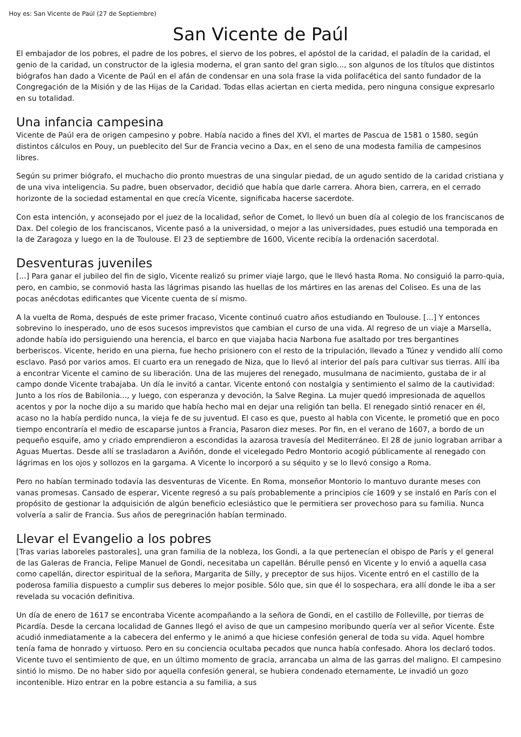Hoy es: San Vicente de Paúl (27 de Septiembre)
San Vicente de Paúl
El embajador de los pobres, el padre de los pobres, el siervo de los pobres, el apóstol de la caridad, el paladín de la caridad, el genio de la caridad, un constructor de la iglesia moderna, el gran santo del gran siglo..., son algunos de los títulos que distintos biógrafos han dado a Vicente de Paúl en el afán de condensar en una sola frase la vida polifacética del santo fundador de la Congregación de la Misión y de las Hijas de la Caridad. Todas ellas aciertan en cierta medida, pero ninguna consigue expresarlo en su totalidad.
Una infancia campesina
Vicente de Paúl era de origen campesino y pobre. Había nacido a fines del XVI, el martes de Pascua de 1581 o 1580, según distintos cálculos en Pouy, un pueblecito del Sur de Francia vecino a Dax, en el seno de una modesta familia de campesinos libres.
Según su primer biógrafo, el muchacho dio pronto muestras de una singular piedad, de un agudo sentido de la caridad cristiana y de una viva inteligencia. Su padre, buen observador, decidió que había que darle carrera. Ahora bien, carrera, en el cerrado horizonte de la sociedad estamental en que crecía Vicente, significaba hacerse sacerdote.
Con esta intención, y aconsejado por el juez de la localidad, señor de Comet, lo llevó un buen día al colegio de los franciscanos de Dax. Del colegio de los franciscanos, Vicente pasó a la universidad, o mejor a las universidades, pues estudió una temporada en la de Zaragoza y luego en la de Toulouse. El 23 de septiembre de 1600, Vicente recibía la ordenación sacerdotal.
Desventuras juveniles
[...] Para ganar el jubileo del fin de siglo, Vicente realizó su primer viaje largo, que le llevó hasta Roma. No consiguió la parro-quia, pero, en cambio, se conmovió hasta las lágrimas pisando las huellas de los mártires en las arenas del Coliseo. Es una de las pocas anécdotas edificantes que Vicente cuenta de sí mismo.
A la vuelta de Roma, después de este primer fracaso, Vicente continuó cuatro años estudiando en Toulouse. [...] Y entonces sobrevino lo inesperado, uno de esos sucesos imprevistos que cambian el curso de una vida. Al regreso de un viaje a Marsella, adonde había ido persiguiendo una herencia, el barco en que viajaba hacia Narbona fue asaltado por tres bergantines berberiscos. Vicente, herido en una pierna, fue hecho prisionero con el resto de la tripulación, llevado a Túnez y vendido allí como esclavo. Pasó por varios amos. El cuarto era un renegado de Niza, que lo llevó al interior del país para cultivar sus tierras. Allí iba a encontrar Vicente el camino de su liberación. Una de las mujeres del renegado, musulmana de nacimiento, gustaba de ir al campo donde Vicente trabajaba. Un día le invitó a cantar. Vicente entonó con nostalgia y sentimiento el salmo de la cautividad: Junto a los ríos de Babilonia..., y luego, con esperanza y devoción, la Salve Regina. La mujer quedó impresionada de aquellos acentos y por la noche dijo a su marido que había hecho mal en dejar una religión tan bella. El renegado sintió renacer en él, acaso no la había perdido nunca, la vieja fe de su juventud. El caso es que, puesto al habla con Vicente, le prometió que en poco tiempo encontraría el medio de escaparse juntos a Francia, Pasaron diez meses. Por fin, en el verano de 1607, a bordo de un pequeño esquife, amo y criado emprendieron a escondidas la azarosa travesía del Mediterráneo. El 28 de junio lograban arribar a Aguas Muertas. Desde allí se trasladaron a Aviñón, donde el vicelegado Pedro Montorio acogió públicamente al renegado con lágrimas en los ojos y sollozos en la gargama. A Vicente lo incorporó a su séquito y se lo llevó consigo a Roma.
Pero no habían terminado todavía las desventuras de Vicente. En Roma, monseñor Montorio lo mantuvo durante meses con vanas promesas. Cansado de esperar, Vicente regresó a su país probablemente a principios cíe 1609 y se instaló en París con el propósito de gestionar la adquisición de algún beneficio eclesiástico que le permitiera ser provechoso para su familia. Nunca volvería a salir de Francia. Sus años de peregrinación habían terminado.
Llevar el Evangelio a los pobres
[Tras varias laboreles pastorales], una gran familia de la nobleza, los Gondi, a la que pertenecían el obispo de París y el general de las Galeras de Francia, Felipe Manuel de Gondi, necesitaba un capellán. Bérulle pensó en Vicente y lo envió a aquella casa como capellán, director espiritual de la señora, Margarita de Silly, y preceptor de sus hijos. Vicente entró en el castillo de la poderosa familia dispuesto a cumplir sus deberes lo mejor posible. Sólo que, sin que él lo sospechara, era allí donde le iba a ser revelada su vocación definitiva.
Un día de enero de 1617 se encontraba Vicente acompañando a la señora de Gondi, en el castillo de Folleville, por tierras de Picardía. Desde la cercana localidad de Gannes llegó el aviso de que un campesino moribundo quería ver al señor Vicente. Éste acudió inmediatamente a la cabecera del enfermo y le animó a que hiciese confesión general de toda su vida. Aquel hombre tenía fama de honrado y virtuoso. Pero en su conciencia ocultaba pecados que nunca había confesado. Ahora los declaró todos. Vicente tuvo el sentimiento de que, en un último momento de gracia, arrancaba un alma de las garras del maligno. El campesino sintió lo mismo. De no haber sido por aquella confesión general, se hubiera condenado eternamente, Le invadió un gozo incontenible. Hizo entrar en la pobre estancia a su familia, a sus